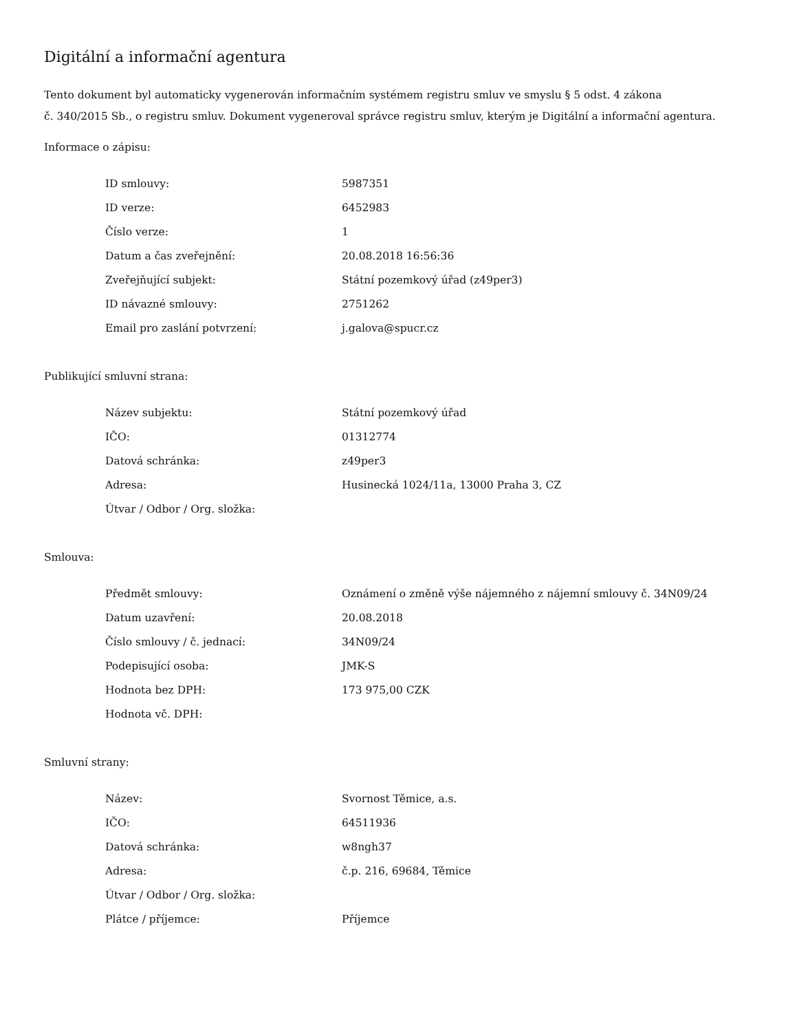Digitální a informační agentura
Tento dokument byl automaticky vygenerován informačním systémem registru smluv ve smyslu § 5 odst. 4 zákona
č. 340/2015 Sb., o registru smluv. Dokument vygeneroval správce registru smluv, kterým je Digitální a informační agentura.
Informace o zápisu:
| ID smlouvy: | 5987351 |
| ID verze: | 6452983 |
| Číslo verze: | 1 |
| Datum a čas zveřejnění: | 20.08.2018 16:56:36 |
| Zveřejňující subjekt: | Státní pozemkový úřad (z49per3) |
| ID návazné smlouvy: | 2751262 |
| Email pro zaslání potvrzení: | j.galova@spucr.cz |
Publikující smluvní strana:
| Název subjektu: | Státní pozemkový úřad |
| IČO: | 01312774 |
| Datová schránka: | z49per3 |
| Adresa: | Husinecká 1024/11a, 13000 Praha 3, CZ |
| Útvar / Odbor / Org. složka: | |
Smlouva:
| Předmět smlouvy: | Oznámení o změně výše nájemného z nájemní smlouvy č. 34N09/24 |
| Datum uzavření: | 20.08.2018 |
| Číslo smlouvy / č. jednací: | 34N09/24 |
| Podepisující osoba: | JMK-S |
| Hodnota bez DPH: | 173 975,00 CZK |
| Hodnota vč. DPH: | |
Smluvní strany:
| Název: | Svornost Těmice, a.s. |
| IČO: | 64511936 |
| Datová schránka: | w8ngh37 |
| Adresa: | č.p. 216, 69684, Těmice |
| Útvar / Odbor / Org. složka: | |
| Plátce / příjemce: | Příjemce |